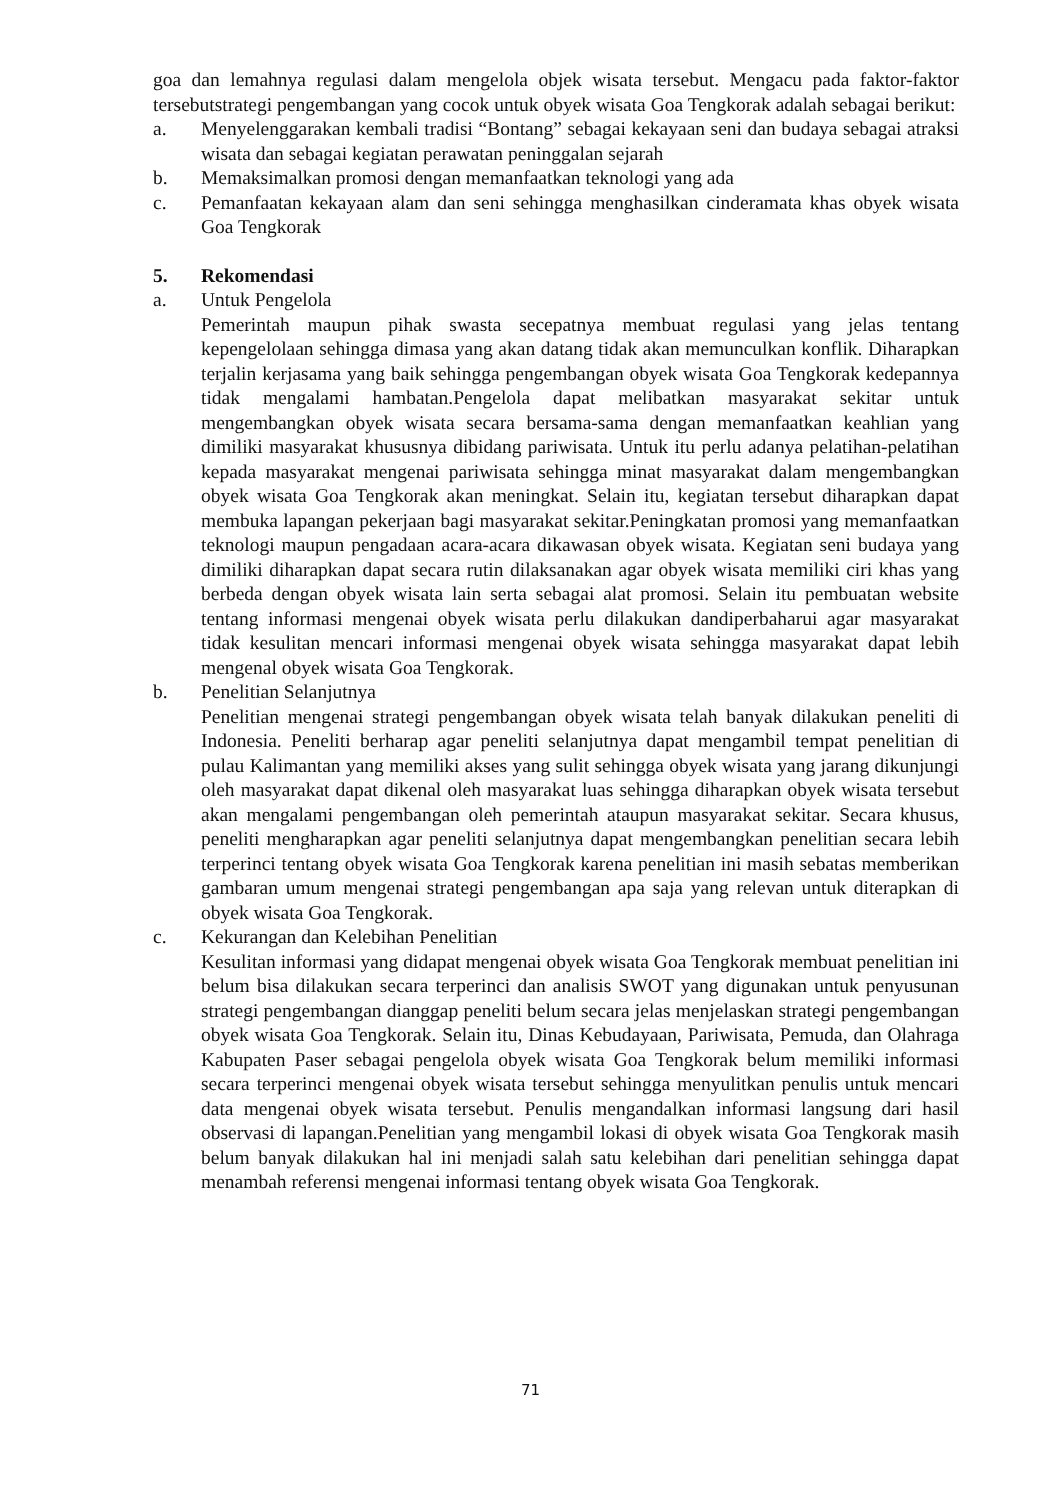goa dan lemahnya regulasi dalam mengelola objek wisata tersebut. Mengacu pada faktor-faktor tersebutstrategi pengembangan yang cocok untuk obyek wisata Goa Tengkorak adalah sebagai berikut:
a. Menyelenggarakan kembali tradisi “Bontang” sebagai kekayaan seni dan budaya sebagai atraksi wisata dan sebagai kegiatan perawatan peninggalan sejarah
b. Memaksimalkan promosi dengan memanfaatkan teknologi yang ada
c. Pemanfaatan kekayaan alam dan seni sehingga menghasilkan cinderamata khas obyek wisata Goa Tengkorak
5. Rekomendasi
a. Untuk Pengelola
Pemerintah maupun pihak swasta secepatnya membuat regulasi yang jelas tentang kepengelolaan sehingga dimasa yang akan datang tidak akan memunculkan konflik. Diharapkan terjalin kerjasama yang baik sehingga pengembangan obyek wisata Goa Tengkorak kedepannya tidak mengalami hambatan.Pengelola dapat melibatkan masyarakat sekitar untuk mengembangkan obyek wisata secara bersama-sama dengan memanfaatkan keahlian yang dimiliki masyarakat khususnya dibidang pariwisata. Untuk itu perlu adanya pelatihan-pelatihan kepada masyarakat mengenai pariwisata sehingga minat masyarakat dalam mengembangkan obyek wisata Goa Tengkorak akan meningkat. Selain itu, kegiatan tersebut diharapkan dapat membuka lapangan pekerjaan bagi masyarakat sekitar.Peningkatan promosi yang memanfaatkan teknologi maupun pengadaan acara-acara dikawasan obyek wisata. Kegiatan seni budaya yang dimiliki diharapkan dapat secara rutin dilaksanakan agar obyek wisata memiliki ciri khas yang berbeda dengan obyek wisata lain serta sebagai alat promosi. Selain itu pembuatan website tentang informasi mengenai obyek wisata perlu dilakukan dandiperbaharui agar masyarakat tidak kesulitan mencari informasi mengenai obyek wisata sehingga masyarakat dapat lebih mengenal obyek wisata Goa Tengkorak.
b. Penelitian Selanjutnya
Penelitian mengenai strategi pengembangan obyek wisata telah banyak dilakukan peneliti di Indonesia. Peneliti berharap agar peneliti selanjutnya dapat mengambil tempat penelitian di pulau Kalimantan yang memiliki akses yang sulit sehingga obyek wisata yang jarang dikunjungi oleh masyarakat dapat dikenal oleh masyarakat luas sehingga diharapkan obyek wisata tersebut akan mengalami pengembangan oleh pemerintah ataupun masyarakat sekitar. Secara khusus, peneliti mengharapkan agar peneliti selanjutnya dapat mengembangkan penelitian secara lebih terperinci tentang obyek wisata Goa Tengkorak karena penelitian ini masih sebatas memberikan gambaran umum mengenai strategi pengembangan apa saja yang relevan untuk diterapkan di obyek wisata Goa Tengkorak.
c. Kekurangan dan Kelebihan Penelitian
Kesulitan informasi yang didapat mengenai obyek wisata Goa Tengkorak membuat penelitian ini belum bisa dilakukan secara terperinci dan analisis SWOT yang digunakan untuk penyusunan strategi pengembangan dianggap peneliti belum secara jelas menjelaskan strategi pengembangan obyek wisata Goa Tengkorak. Selain itu, Dinas Kebudayaan, Pariwisata, Pemuda, dan Olahraga Kabupaten Paser sebagai pengelola obyek wisata Goa Tengkorak belum memiliki informasi secara terperinci mengenai obyek wisata tersebut sehingga menyulitkan penulis untuk mencari data mengenai obyek wisata tersebut. Penulis mengandalkan informasi langsung dari hasil observasi di lapangan.Penelitian yang mengambil lokasi di obyek wisata Goa Tengkorak masih belum banyak dilakukan hal ini menjadi salah satu kelebihan dari penelitian sehingga dapat menambah referensi mengenai informasi tentang obyek wisata Goa Tengkorak.
71